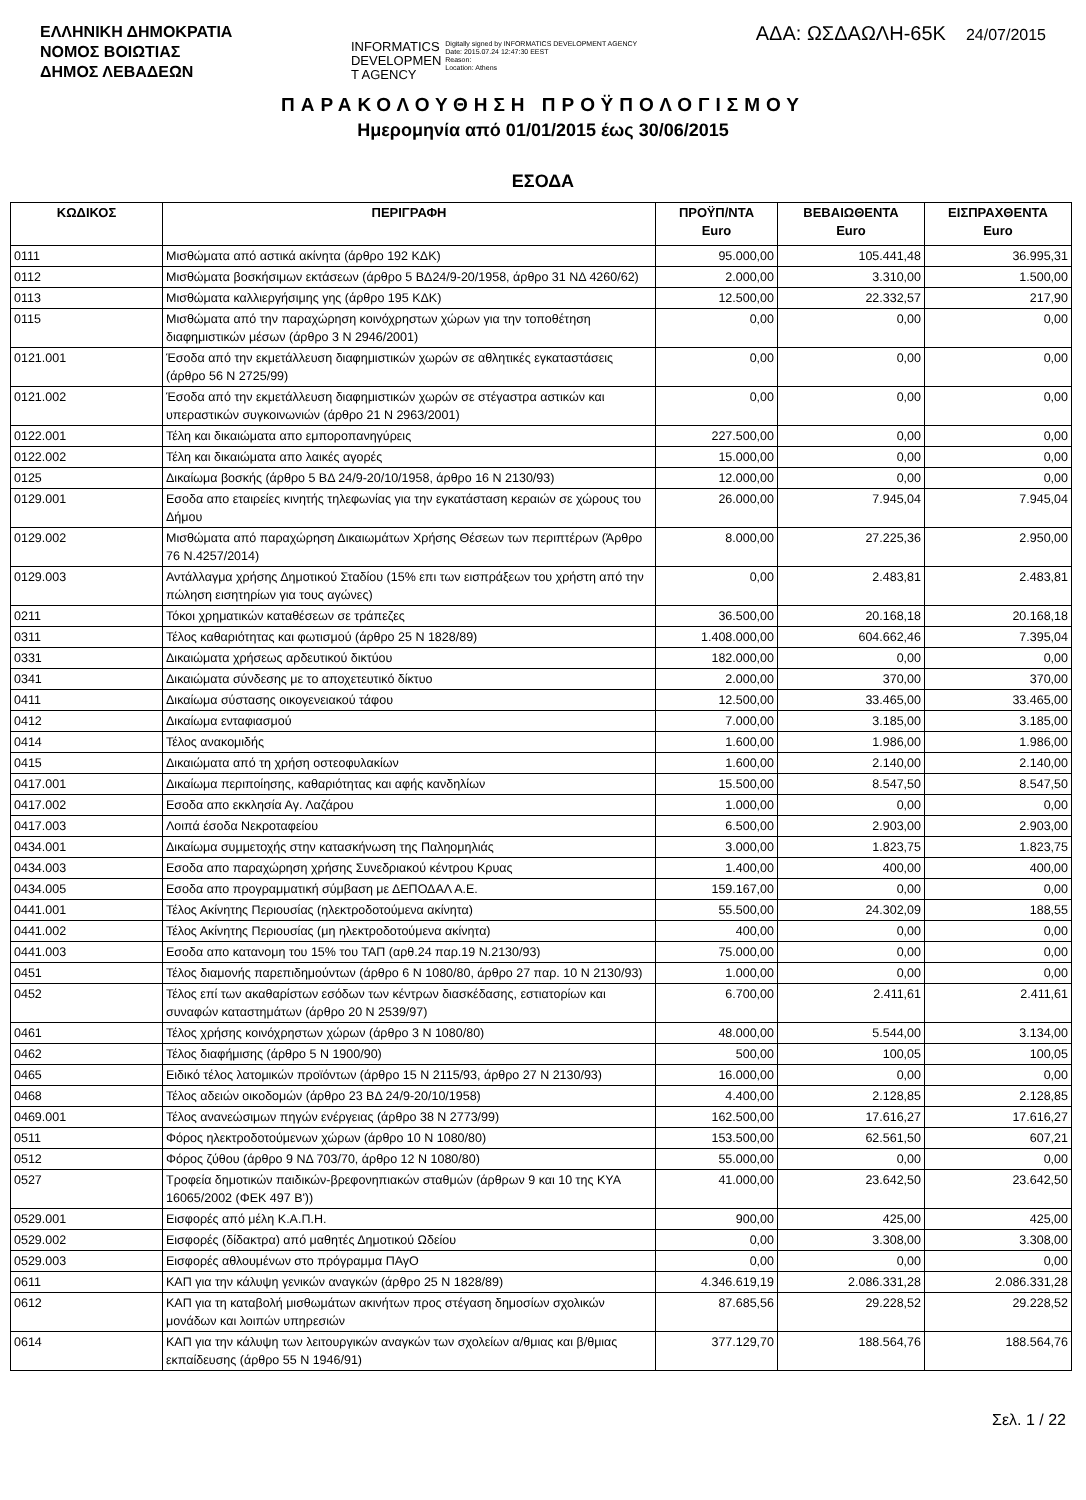ΕΛΛΗΝΙΚΗ ΔΗΜΟΚΡΑΤΙΑ
ΝΟΜΟΣ ΒΟΙΩΤΙΑΣ
ΔΗΜΟΣ ΛΕΒΑΔΕΩΝ
INFORMATICS
DEVELOPMEN
T AGENCY
Digitally signed by INFORMATICS DEVELOPMENT AGENCY
Date: 2015.07.24 12:47:30 EEST
Reason:
Location: Athens
ΑΔΑ: ΩΣΔΑΩΛΗ-65Κ 24/07/2015
ΠΑΡΑΚΟΛΟΥΘΗΣΗ ΠΡΟΫΠΟΛΟΓΙΣΜΟΥ
Ημερομηνία από 01/01/2015 έως 30/06/2015
ΕΣΟΔΑ
| ΚΩΔΙΚΟΣ | ΠΕΡΙΓΡΑΦΗ | ΠΡΟΫΠ/ΝΤΑ Euro | ΒΕΒΑΙΩΘΕΝΤΑ Euro | ΕΙΣΠΡΑΧΘΕΝΤΑ Euro |
| --- | --- | --- | --- | --- |
| 0111 | Μισθώματα από αστικά ακίνητα (άρθρο 192 ΚΔΚ) | 95.000,00 | 105.441,48 | 36.995,31 |
| 0112 | Μισθώματα βοσκήσιμων εκτάσεων (άρθρο 5 ΒΔ24/9-20/1958, άρθρο 31 ΝΔ 4260/62) | 2.000,00 | 3.310,00 | 1.500,00 |
| 0113 | Μισθώματα καλλιεργήσιμης γης (άρθρο 195 ΚΔΚ) | 12.500,00 | 22.332,57 | 217,90 |
| 0115 | Μισθώματα από την παραχώρηση κοινόχρηστων χώρων για την τοποθέτηση διαφημιστικών μέσων (άρθρο 3 Ν 2946/2001) | 0,00 | 0,00 | 0,00 |
| 0121.001 | Έσοδα από την εκμετάλλευση διαφημιστικών χωρών σε αθλητικές εγκαταστάσεις (άρθρο 56 Ν 2725/99) | 0,00 | 0,00 | 0,00 |
| 0121.002 | Έσοδα από την εκμετάλλευση διαφημιστικών χωρών σε στέγαστρα αστικών και υπεραστικών συγκοινωνιών (άρθρο 21 Ν 2963/2001) | 0,00 | 0,00 | 0,00 |
| 0122.001 | Τέλη και δικαιώματα απο εμποροπανηγύρεις | 227.500,00 | 0,00 | 0,00 |
| 0122.002 | Τέλη και δικαιώματα απο λαικές αγορές | 15.000,00 | 0,00 | 0,00 |
| 0125 | Δικαίωμα βοσκής (άρθρο 5 ΒΔ 24/9-20/10/1958, άρθρο 16 Ν 2130/93) | 12.000,00 | 0,00 | 0,00 |
| 0129.001 | Εσοδα απο εταιρείες κινητής τηλεφωνίας για την εγκατάσταση κεραιών σε χώρους του Δήμου | 26.000,00 | 7.945,04 | 7.945,04 |
| 0129.002 | Μισθώματα από παραχώρηση Δικαιωμάτων Χρήσης Θέσεων των περιπτέρων (Άρθρο 76 Ν.4257/2014) | 8.000,00 | 27.225,36 | 2.950,00 |
| 0129.003 | Αντάλλαγμα χρήσης Δημοτικού Σταδίου (15% επι των εισπράξεων του χρήστη από την πώληση εισητηρίων για τους αγώνες) | 0,00 | 2.483,81 | 2.483,81 |
| 0211 | Τόκοι χρηματικών καταθέσεων σε τράπεζες | 36.500,00 | 20.168,18 | 20.168,18 |
| 0311 | Τέλος καθαριότητας και φωτισμού (άρθρο 25 Ν 1828/89) | 1.408.000,00 | 604.662,46 | 7.395,04 |
| 0331 | Δικαιώματα χρήσεως αρδευτικού δικτύου | 182.000,00 | 0,00 | 0,00 |
| 0341 | Δικαιώματα σύνδεσης με το αποχετευτικό δίκτυο | 2.000,00 | 370,00 | 370,00 |
| 0411 | Δικαίωμα σύστασης οικογενειακού τάφου | 12.500,00 | 33.465,00 | 33.465,00 |
| 0412 | Δικαίωμα ενταφιασμού | 7.000,00 | 3.185,00 | 3.185,00 |
| 0414 | Τέλος ανακομιδής | 1.600,00 | 1.986,00 | 1.986,00 |
| 0415 | Δικαιώματα από τη χρήση οστεοφυλακίων | 1.600,00 | 2.140,00 | 2.140,00 |
| 0417.001 | Δικαίωμα περιποίησης, καθαριότητας και αφής κανδηλίων | 15.500,00 | 8.547,50 | 8.547,50 |
| 0417.002 | Εσοδα απο εκκλησία Αγ. Λαζάρου | 1.000,00 | 0,00 | 0,00 |
| 0417.003 | Λοιπά έσοδα Νεκροταφείου | 6.500,00 | 2.903,00 | 2.903,00 |
| 0434.001 | Δικαίωμα συμμετοχής στην κατασκήνωση της Παληομηλιάς | 3.000,00 | 1.823,75 | 1.823,75 |
| 0434.003 | Εσοδα απο παραχώρηση χρήσης Συνεδριακού κέντρου Κρυας | 1.400,00 | 400,00 | 400,00 |
| 0434.005 | Εσοδα απο προγραμματική σύμβαση με ΔΕΠΟΔΑΛ Α.Ε. | 159.167,00 | 0,00 | 0,00 |
| 0441.001 | Τέλος Ακίνητης Περιουσίας (ηλεκτροδοτούμενα ακίνητα) | 55.500,00 | 24.302,09 | 188,55 |
| 0441.002 | Τέλος Ακίνητης Περιουσίας (μη ηλεκτροδοτούμενα ακίνητα) | 400,00 | 0,00 | 0,00 |
| 0441.003 | Εσοδα απο κατανομη του 15% του ΤΑΠ (αρθ.24 παρ.19 Ν.2130/93) | 75.000,00 | 0,00 | 0,00 |
| 0451 | Τέλος διαμονής παρεπιδημούντων (άρθρο 6 Ν 1080/80, άρθρο 27 παρ. 10 Ν 2130/93) | 1.000,00 | 0,00 | 0,00 |
| 0452 | Τέλος επί των ακαθαρίστων εσόδων των κέντρων διασκέδασης, εστιατορίων και συναφών καταστημάτων (άρθρο 20 Ν 2539/97) | 6.700,00 | 2.411,61 | 2.411,61 |
| 0461 | Τέλος χρήσης κοινόχρηστων χώρων (άρθρο 3 Ν 1080/80) | 48.000,00 | 5.544,00 | 3.134,00 |
| 0462 | Τέλος διαφήμισης (άρθρο 5 Ν 1900/90) | 500,00 | 100,05 | 100,05 |
| 0465 | Ειδικό τέλος λατομικών προϊόντων (άρθρο 15 Ν 2115/93, άρθρο 27 Ν 2130/93) | 16.000,00 | 0,00 | 0,00 |
| 0468 | Τέλος αδειών οικοδομών (άρθρο 23 ΒΔ 24/9-20/10/1958) | 4.400,00 | 2.128,85 | 2.128,85 |
| 0469.001 | Τέλος ανανεώσιμων πηγών ενέργειας (άρθρο 38 Ν 2773/99) | 162.500,00 | 17.616,27 | 17.616,27 |
| 0511 | Φόρος ηλεκτροδοτούμενων χώρων (άρθρο 10 Ν 1080/80) | 153.500,00 | 62.561,50 | 607,21 |
| 0512 | Φόρος ζύθου (άρθρο 9 ΝΔ 703/70, άρθρο 12 Ν 1080/80) | 55.000,00 | 0,00 | 0,00 |
| 0527 | Τροφεία δημοτικών παιδικών-βρεφονηπιακών σταθμών (άρθρων 9 και 10 της ΚΥΑ 16065/2002 (ΦΕΚ 497 Β')) | 41.000,00 | 23.642,50 | 23.642,50 |
| 0529.001 | Εισφορές από μέλη Κ.Α.Π.Η. | 900,00 | 425,00 | 425,00 |
| 0529.002 | Εισφορές (δίδακτρα) από μαθητές Δημοτικού Ωδείου | 0,00 | 3.308,00 | 3.308,00 |
| 0529.003 | Εισφορές αθλουμένων στο πρόγραμμα ΠΑγΟ | 0,00 | 0,00 | 0,00 |
| 0611 | ΚΑΠ για την κάλυψη γενικών αναγκών (άρθρο 25 Ν 1828/89) | 4.346.619,19 | 2.086.331,28 | 2.086.331,28 |
| 0612 | ΚΑΠ για τη καταβολή μισθωμάτων ακινήτων προς στέγαση δημοσίων σχολικών μονάδων και λοιπών υπηρεσιών | 87.685,56 | 29.228,52 | 29.228,52 |
| 0614 | ΚΑΠ για την κάλυψη των λειτουργικών αναγκών των σχολείων α/θμιας και β/θμιας εκπαίδευσης (άρθρο 55 Ν 1946/91) | 377.129,70 | 188.564,76 | 188.564,76 |
Σελ. 1 / 22